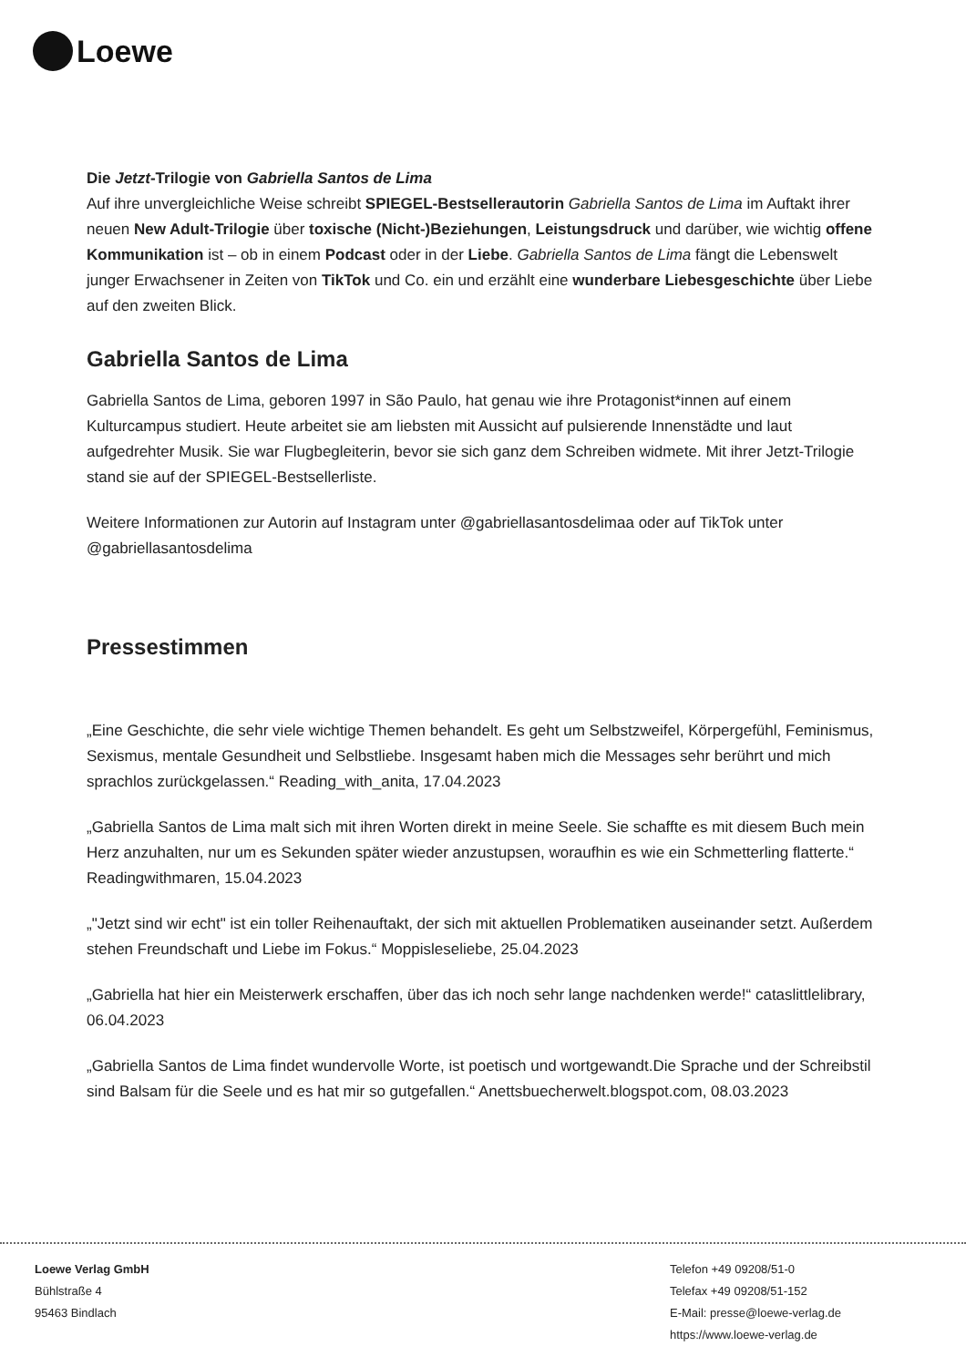Loewe
Die Jetzt-Trilogie von Gabriella Santos de Lima
Auf ihre unvergleichliche Weise schreibt SPIEGEL-Bestsellerautorin Gabriella Santos de Lima im Auftakt ihrer neuen New Adult-Trilogie über toxische (Nicht-)Beziehungen, Leistungsdruck und darüber, wie wichtig offene Kommunikation ist – ob in einem Podcast oder in der Liebe. Gabriella Santos de Lima fängt die Lebenswelt junger Erwachsener in Zeiten von TikTok und Co. ein und erzählt eine wunderbare Liebesgeschichte über Liebe auf den zweiten Blick.
Gabriella Santos de Lima
Gabriella Santos de Lima, geboren 1997 in São Paulo, hat genau wie ihre Protagonist*innen auf einem Kulturcampus studiert. Heute arbeitet sie am liebsten mit Aussicht auf pulsierende Innenstädte und laut aufgedrehter Musik. Sie war Flugbegleiterin, bevor sie sich ganz dem Schreiben widmete. Mit ihrer Jetzt-Trilogie stand sie auf der SPIEGEL-Bestsellerliste.
Weitere Informationen zur Autorin auf Instagram unter @gabriellasantosdelimaa oder auf TikTok unter @gabriellasantosdelima
Pressestimmen
„Eine Geschichte, die sehr viele wichtige Themen behandelt. Es geht um Selbstzweifel, Körpergefühl, Feminismus, Sexismus, mentale Gesundheit und Selbstliebe. Insgesamt haben mich die Messages sehr berührt und mich sprachlos zurückgelassen.“ Reading_with_anita, 17.04.2023
„Gabriella Santos de Lima malt sich mit ihren Worten direkt in meine Seele. Sie schaffte es mit diesem Buch mein Herz anzuhalten, nur um es Sekunden später wieder anzustupsen, woraufhin es wie ein Schmetterling flatterte.“ Readingwithmaren, 15.04.2023
„"Jetzt sind wir echt" ist ein toller Reihenauftakt, der sich mit aktuellen Problematiken auseinander setzt. Außerdem stehen Freundschaft und Liebe im Fokus.“ Moppisleseliebe, 25.04.2023
„Gabriella hat hier ein Meisterwerk erschaffen, über das ich noch sehr lange nachdenken werde!“ cataslittlelibrary, 06.04.2023
„Gabriella Santos de Lima findet wundervolle Worte, ist poetisch und wortgewandt.Die Sprache und der Schreibstil sind Balsam für die Seele und es hat mir so gutgefallen.“ Anettsbuecherwelt.blogspot.com, 08.03.2023
Loewe Verlag GmbH
Bühlstraße 4
95463 Bindlach
Telefon +49 09208/51-0
Telefax +49 09208/51-152
E-Mail: presse@loewe-verlag.de
https://www.loewe-verlag.de